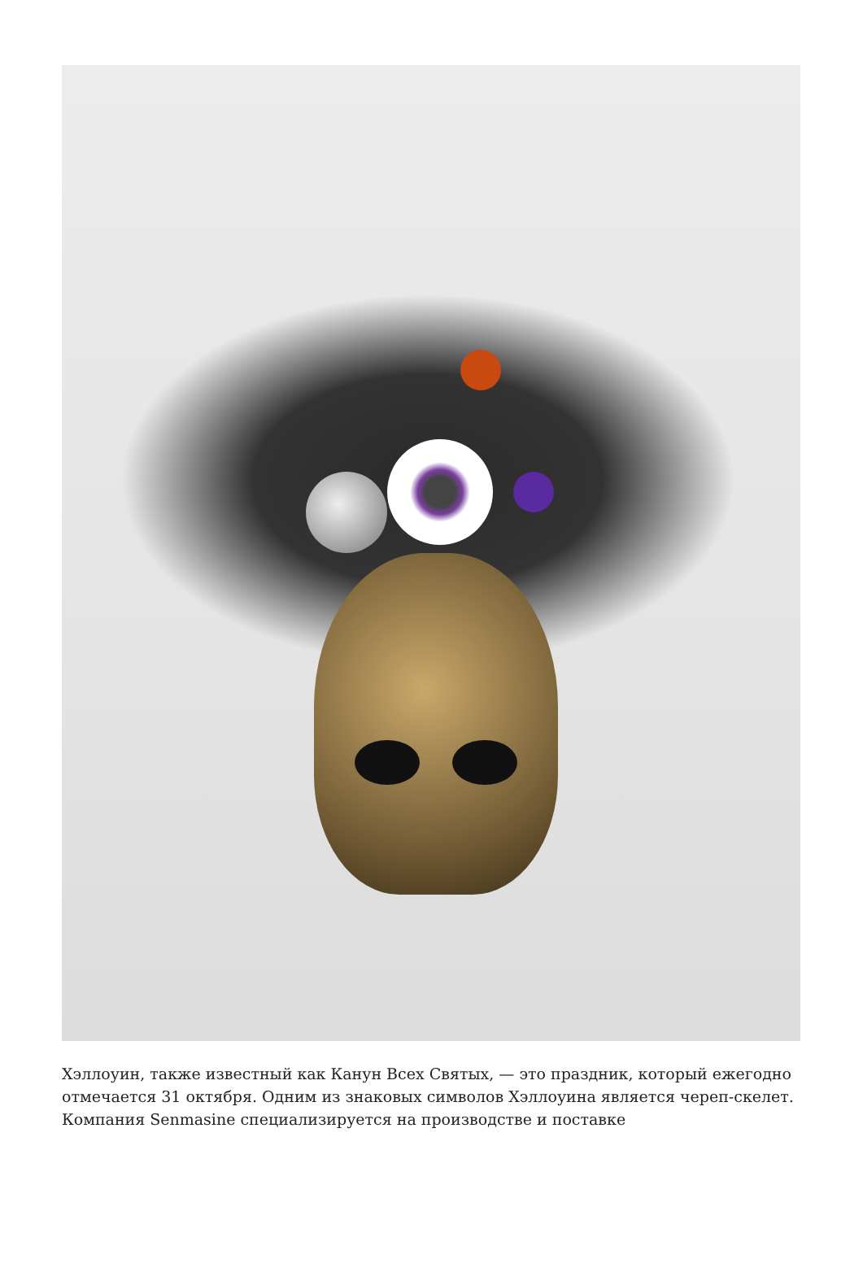Хэллоуин, также известный как Канун Всех Святых, — это праздник, который ежегодно отмечается 31 октября. Одним из знаковых символов Хэллоуина является череп-скелет. Компания Senmasine специализируется на производстве и поставке